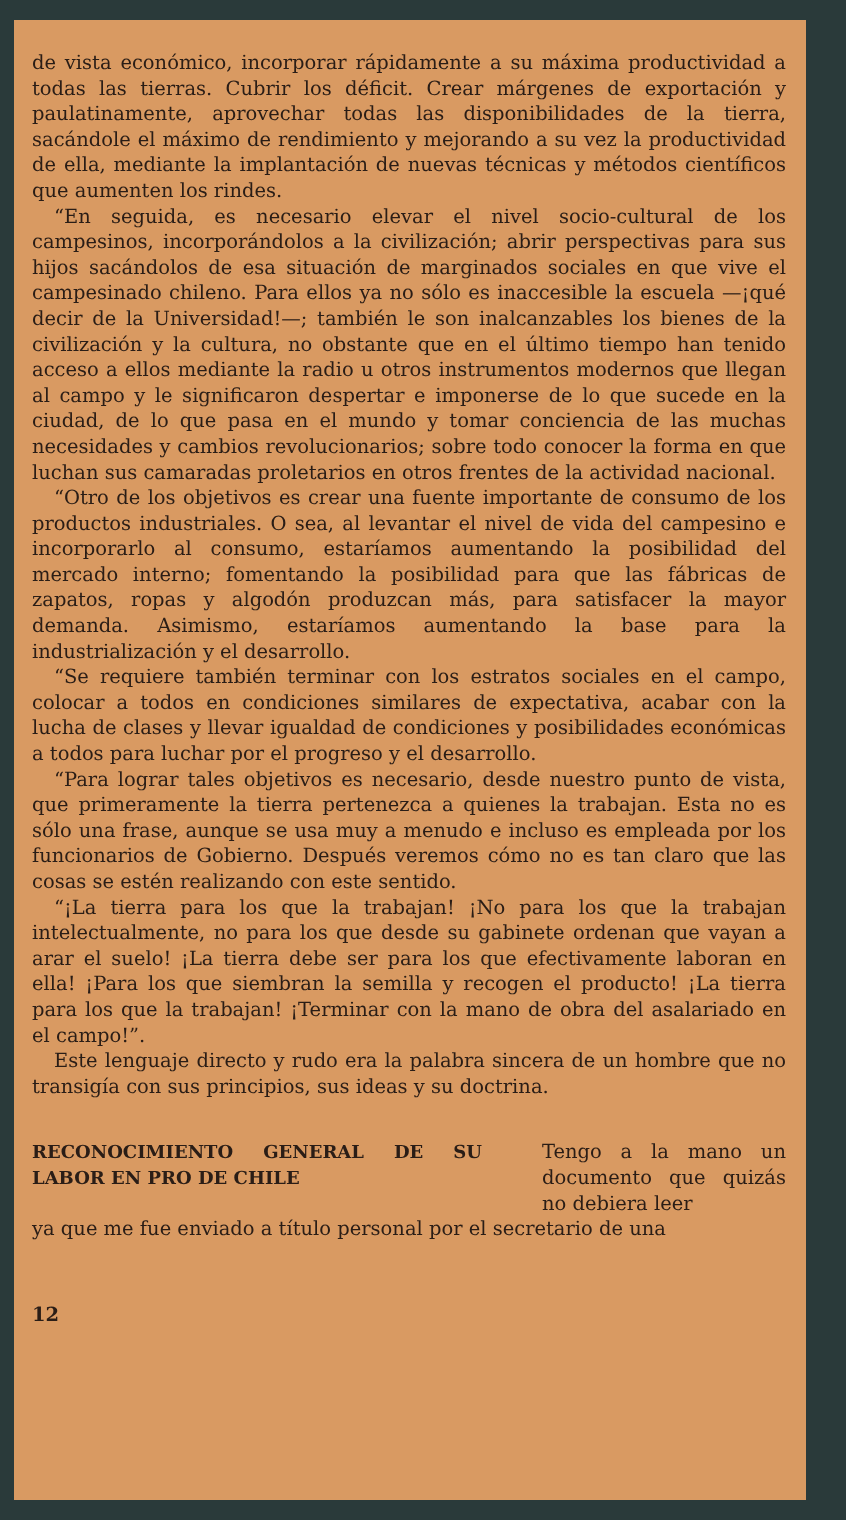de vista económico, incorporar rápidamente a su máxima productividad a todas las tierras. Cubrir los déficit. Crear márgenes de exportación y paulatinamente, aprovechar todas las disponibilidades de la tierra, sacándole el máximo de rendimiento y mejorando a su vez la productividad de ella, mediante la implantación de nuevas técnicas y métodos científicos que aumenten los rindes.
“En seguida, es necesario elevar el nivel socio-cultural de los campesinos, incorporándolos a la civilización; abrir perspectivas para sus hijos sacándolos de esa situación de marginados sociales en que vive el campesinado chileno. Para ellos ya no sólo es inaccesible la escuela —¡qué decir de la Universidad!—; también le son inalcanzables los bienes de la civilización y la cultura, no obstante que en el último tiempo han tenido acceso a ellos mediante la radio u otros instrumentos modernos que llegan al campo y le significaron despertar e imponerse de lo que sucede en la ciudad, de lo que pasa en el mundo y tomar conciencia de las muchas necesidades y cambios revolucionarios; sobre todo conocer la forma en que luchan sus camaradas proletarios en otros frentes de la actividad nacional.
“Otro de los objetivos es crear una fuente importante de consumo de los productos industriales. O sea, al levantar el nivel de vida del campesino e incorporarlo al consumo, estaríamos aumentando la posibilidad del mercado interno; fomentando la posibilidad para que las fábricas de zapatos, ropas y algodón produzcan más, para satisfacer la mayor demanda. Asimismo, estaríamos aumentando la base para la industrialización y el desarrollo.
“Se requiere también terminar con los estratos sociales en el campo, colocar a todos en condiciones similares de expectativa, acabar con la lucha de clases y llevar igualdad de condiciones y posibilidades económicas a todos para luchar por el progreso y el desarrollo.
“Para lograr tales objetivos es necesario, desde nuestro punto de vista, que primeramente la tierra pertenezca a quienes la trabajan. Esta no es sólo una frase, aunque se usa muy a menudo e incluso es empleada por los funcionarios de Gobierno. Después veremos cómo no es tan claro que las cosas se estén realizando con este sentido.
“¡La tierra para los que la trabajan! ¡No para los que la trabajan intelectualmente, no para los que desde su gabinete ordenan que vayan a arar el suelo! ¡La tierra debe ser para los que efectivamente laboran en ella! ¡Para los que siembran la semilla y recogen el producto! ¡La tierra para los que la trabajan! ¡Terminar con la mano de obra del asalariado en el campo!”.
Este lenguaje directo y rudo era la palabra sincera de un hombre que no transigía con sus principios, sus ideas y su doctrina.
RECONOCIMIENTO GENERAL DE SU LABOR EN PRO DE CHILE
Tengo a la mano un documento que quizás no debiera leer
ya que me fue enviado a título personal por el secretario de una
12